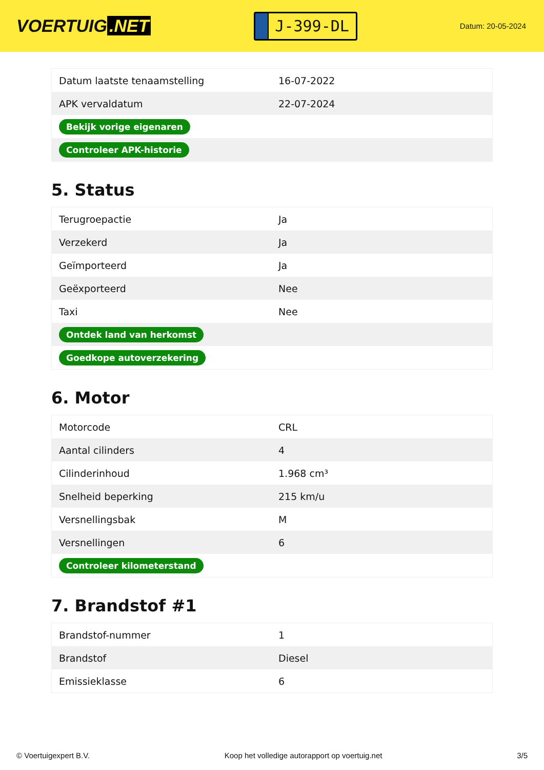VOERTUIG.NET
J-399-DL
Datum: 20-05-2024
| Datum laatste tenaamstelling | 16-07-2022 |
| APK vervaldatum | 22-07-2024 |
| Bekijk vorige eigenaren | |
| Controleer APK-historie | |
5. Status
| Terugroepactie | Ja |
| Verzekerd | Ja |
| Geïmporteerd | Ja |
| Geëxporteerd | Nee |
| Taxi | Nee |
| Ontdek land van herkomst | |
| Goedkope autoverzekering | |
6. Motor
| Motorcode | CRL |
| Aantal cilinders | 4 |
| Cilinderinhoud | 1.968 cm³ |
| Snelheid beperking | 215 km/u |
| Versnellingsbak | M |
| Versnellingen | 6 |
| Controleer kilometerstand | |
7. Brandstof #1
| Brandstof-nummer | 1 |
| Brandstof | Diesel |
| Emissieklasse | 6 |
© Voertuigexpert B.V. Koop het volledige autorapport op voertuig.net 3/5